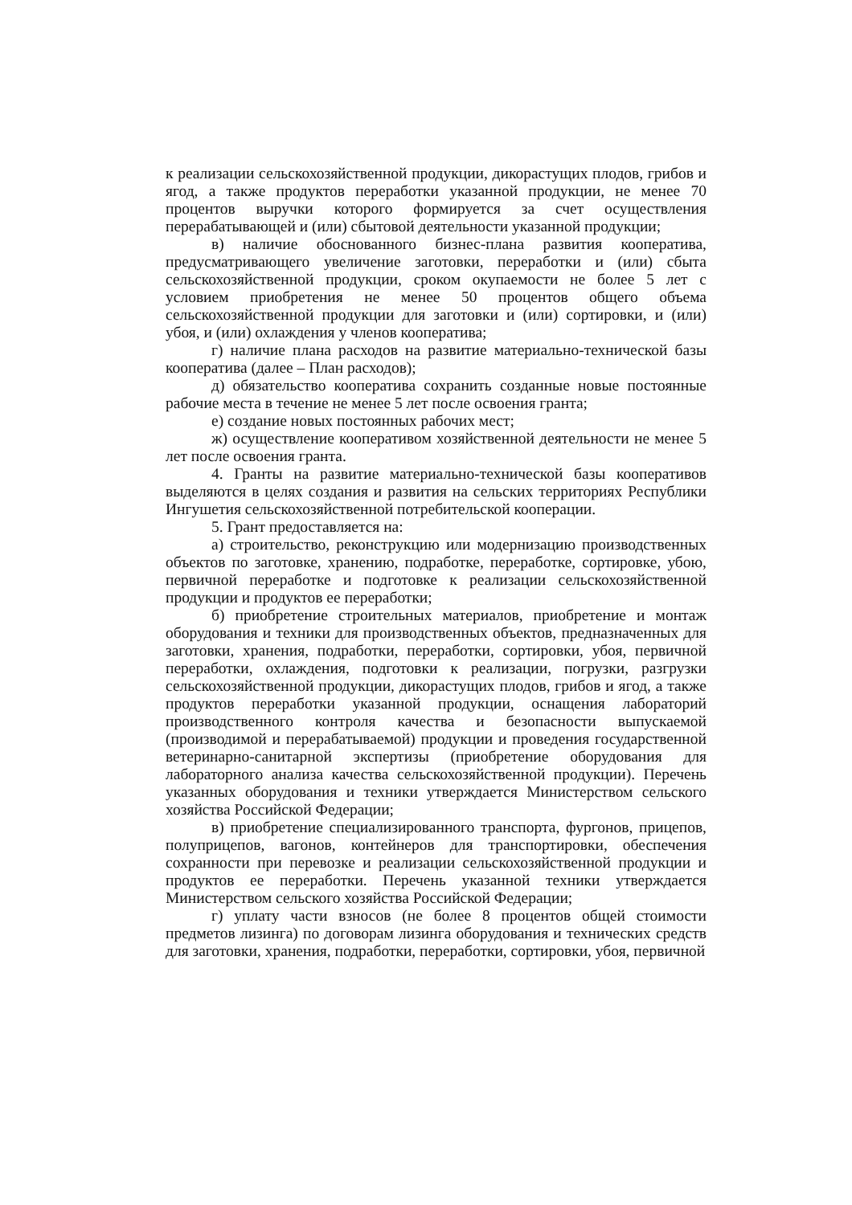к реализации сельскохозяйственной продукции, дикорастущих плодов, грибов и ягод, а также продуктов переработки указанной продукции, не менее 70 процентов выручки которого формируется за счет осуществления перерабатывающей и (или) сбытовой деятельности указанной продукции;
в) наличие обоснованного бизнес-плана развития кооператива, предусматривающего увеличение заготовки, переработки и (или) сбыта сельскохозяйственной продукции, сроком окупаемости не более 5 лет с условием приобретения не менее 50 процентов общего объема сельскохозяйственной продукции для заготовки и (или) сортировки, и (или) убоя, и (или) охлаждения у членов кооператива;
г) наличие плана расходов на развитие материально-технической базы кооператива (далее – План расходов);
д) обязательство кооператива сохранить созданные новые постоянные рабочие места в течение не менее 5 лет после освоения гранта;
е) создание новых постоянных рабочих мест;
ж) осуществление кооперативом хозяйственной деятельности не менее 5 лет после освоения гранта.
4. Гранты на развитие материально-технической базы кооперативов выделяются в целях создания и развития на сельских территориях Республики Ингушетия сельскохозяйственной потребительской кооперации.
5. Грант предоставляется на:
а) строительство, реконструкцию или модернизацию производственных объектов по заготовке, хранению, подработке, переработке, сортировке, убою, первичной переработке и подготовке к реализации сельскохозяйственной продукции и продуктов ее переработки;
б) приобретение строительных материалов, приобретение и монтаж оборудования и техники для производственных объектов, предназначенных для заготовки, хранения, подработки, переработки, сортировки, убоя, первичной переработки, охлаждения, подготовки к реализации, погрузки, разгрузки сельскохозяйственной продукции, дикорастущих плодов, грибов и ягод, а также продуктов переработки указанной продукции, оснащения лабораторий производственного контроля качества и безопасности выпускаемой (производимой и перерабатываемой) продукции и проведения государственной ветеринарно-санитарной экспертизы (приобретение оборудования для лабораторного анализа качества сельскохозяйственной продукции). Перечень указанных оборудования и техники утверждается Министерством сельского хозяйства Российской Федерации;
в) приобретение специализированного транспорта, фургонов, прицепов, полуприцепов, вагонов, контейнеров для транспортировки, обеспечения сохранности при перевозке и реализации сельскохозяйственной продукции и продуктов ее переработки. Перечень указанной техники утверждается Министерством сельского хозяйства Российской Федерации;
г) уплату части взносов (не более 8 процентов общей стоимости предметов лизинга) по договорам лизинга оборудования и технических средств для заготовки, хранения, подработки, переработки, сортировки, убоя, первичной